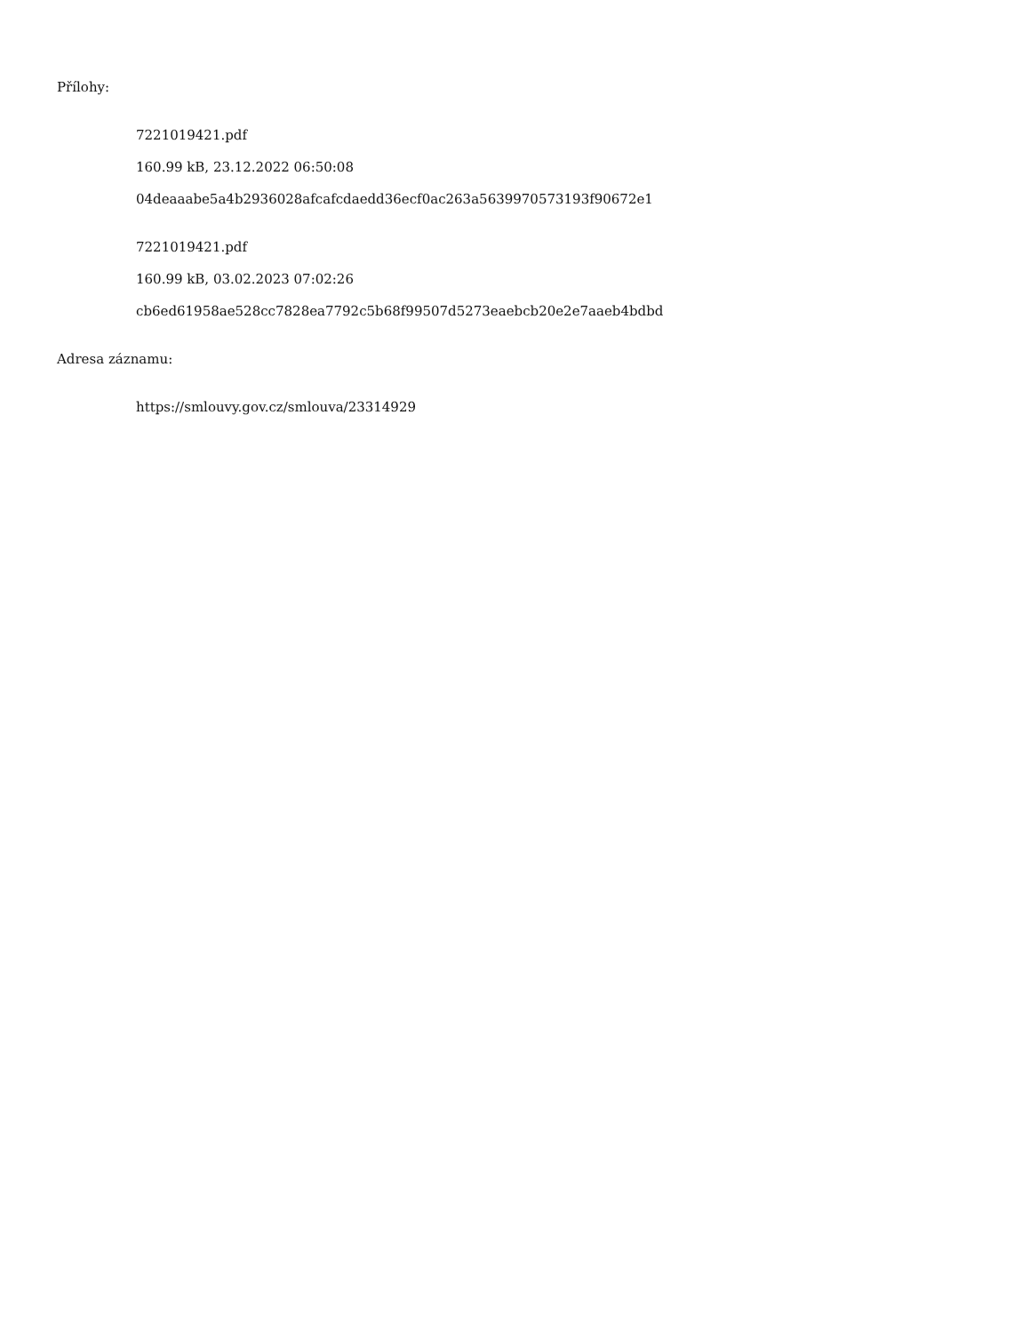Přílohy:
7221019421.pdf
160.99 kB, 23.12.2022 06:50:08
04deaaabe5a4b2936028afcafcdaedd36ecf0ac263a5639970573193f90672e1
7221019421.pdf
160.99 kB, 03.02.2023 07:02:26
cb6ed61958ae528cc7828ea7792c5b68f99507d5273eaebcb20e2e7aaeb4bdbd
Adresa záznamu:
https://smlouvy.gov.cz/smlouva/23314929